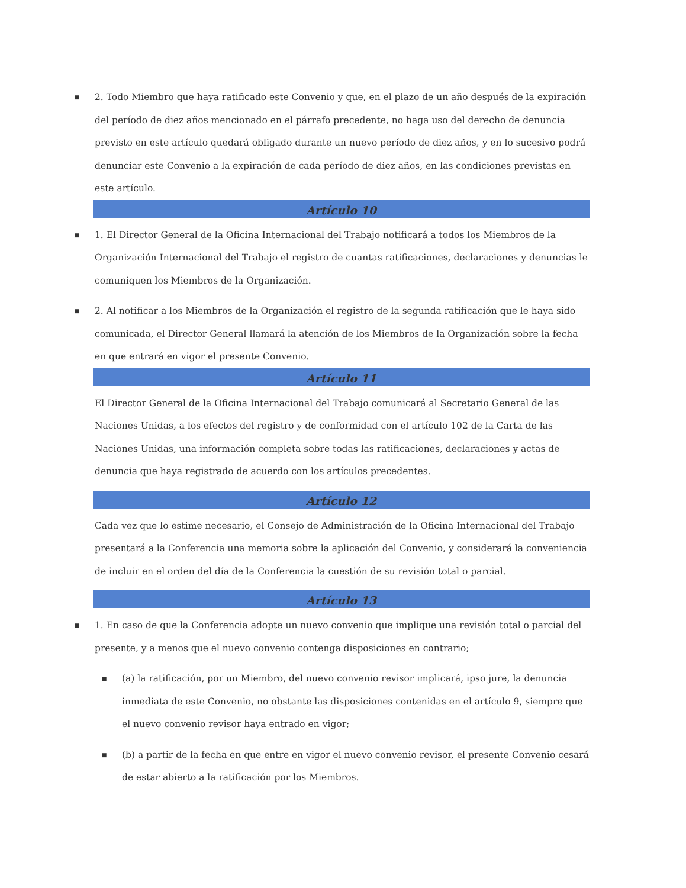■
2. Todo Miembro que haya ratificado este Convenio y que, en el plazo de un año después de la expiración del período de diez años mencionado en el párrafo precedente, no haga uso del derecho de denuncia previsto en este artículo quedará obligado durante un nuevo período de diez años, y en lo sucesivo podrá denunciar este Convenio a la expiración de cada período de diez años, en las condiciones previstas en este artículo.
Artículo 10
■
1. El Director General de la Oficina Internacional del Trabajo notificará a todos los Miembros de la Organización Internacional del Trabajo el registro de cuantas ratificaciones, declaraciones y denuncias le comuniquen los Miembros de la Organización.
■
2. Al notificar a los Miembros de la Organización el registro de la segunda ratificación que le haya sido comunicada, el Director General llamará la atención de los Miembros de la Organización sobre la fecha en que entrará en vigor el presente Convenio.
Artículo 11
El Director General de la Oficina Internacional del Trabajo comunicará al Secretario General de las Naciones Unidas, a los efectos del registro y de conformidad con el artículo 102 de la Carta de las Naciones Unidas, una información completa sobre todas las ratificaciones, declaraciones y actas de denuncia que haya registrado de acuerdo con los artículos precedentes.
Artículo 12
Cada vez que lo estime necesario, el Consejo de Administración de la Oficina Internacional del Trabajo presentará a la Conferencia una memoria sobre la aplicación del Convenio, y considerará la conveniencia de incluir en el orden del día de la Conferencia la cuestión de su revisión total o parcial.
Artículo 13
■
1. En caso de que la Conferencia adopte un nuevo convenio que implique una revisión total o parcial del presente, y a menos que el nuevo convenio contenga disposiciones en contrario;
■
(a) la ratificación, por un Miembro, del nuevo convenio revisor implicará, ipso jure, la denuncia inmediata de este Convenio, no obstante las disposiciones contenidas en el artículo 9, siempre que el nuevo convenio revisor haya entrado en vigor;
■
(b) a partir de la fecha en que entre en vigor el nuevo convenio revisor, el presente Convenio cesará de estar abierto a la ratificación por los Miembros.